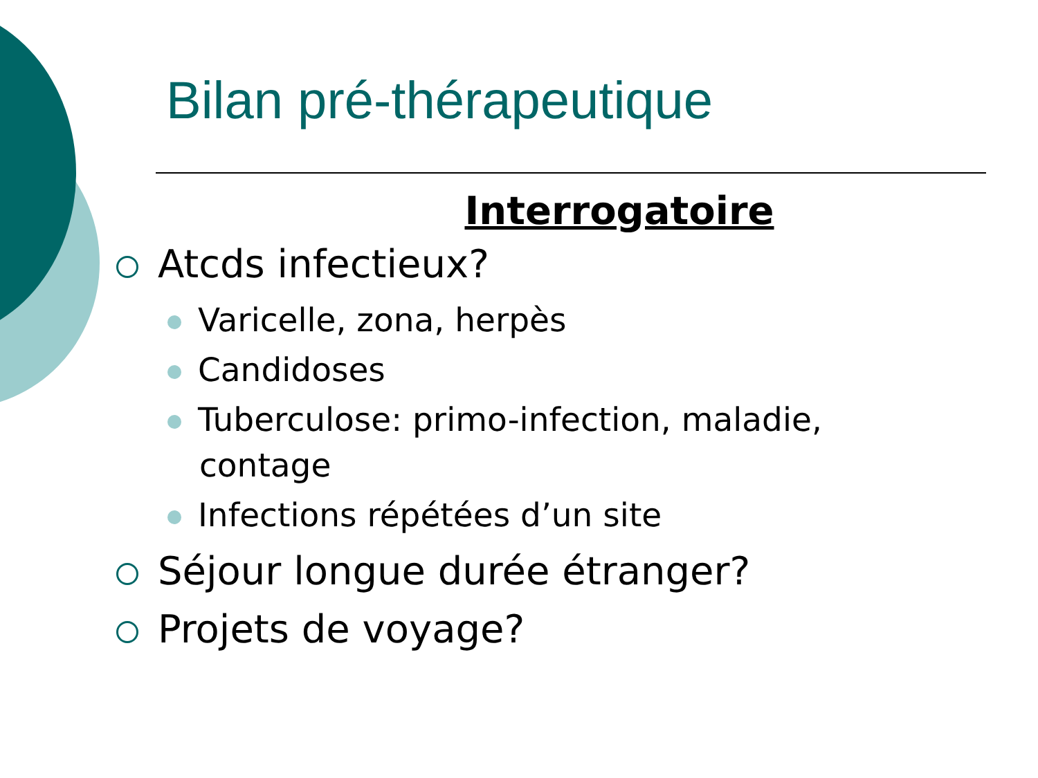Bilan pré-thérapeutique
Interrogatoire
Atcds infectieux?
Varicelle, zona, herpès
Candidoses
Tuberculose: primo-infection, maladie,
contage
Infections répétées d’un site
Séjour longue durée étranger?
Projets de voyage?